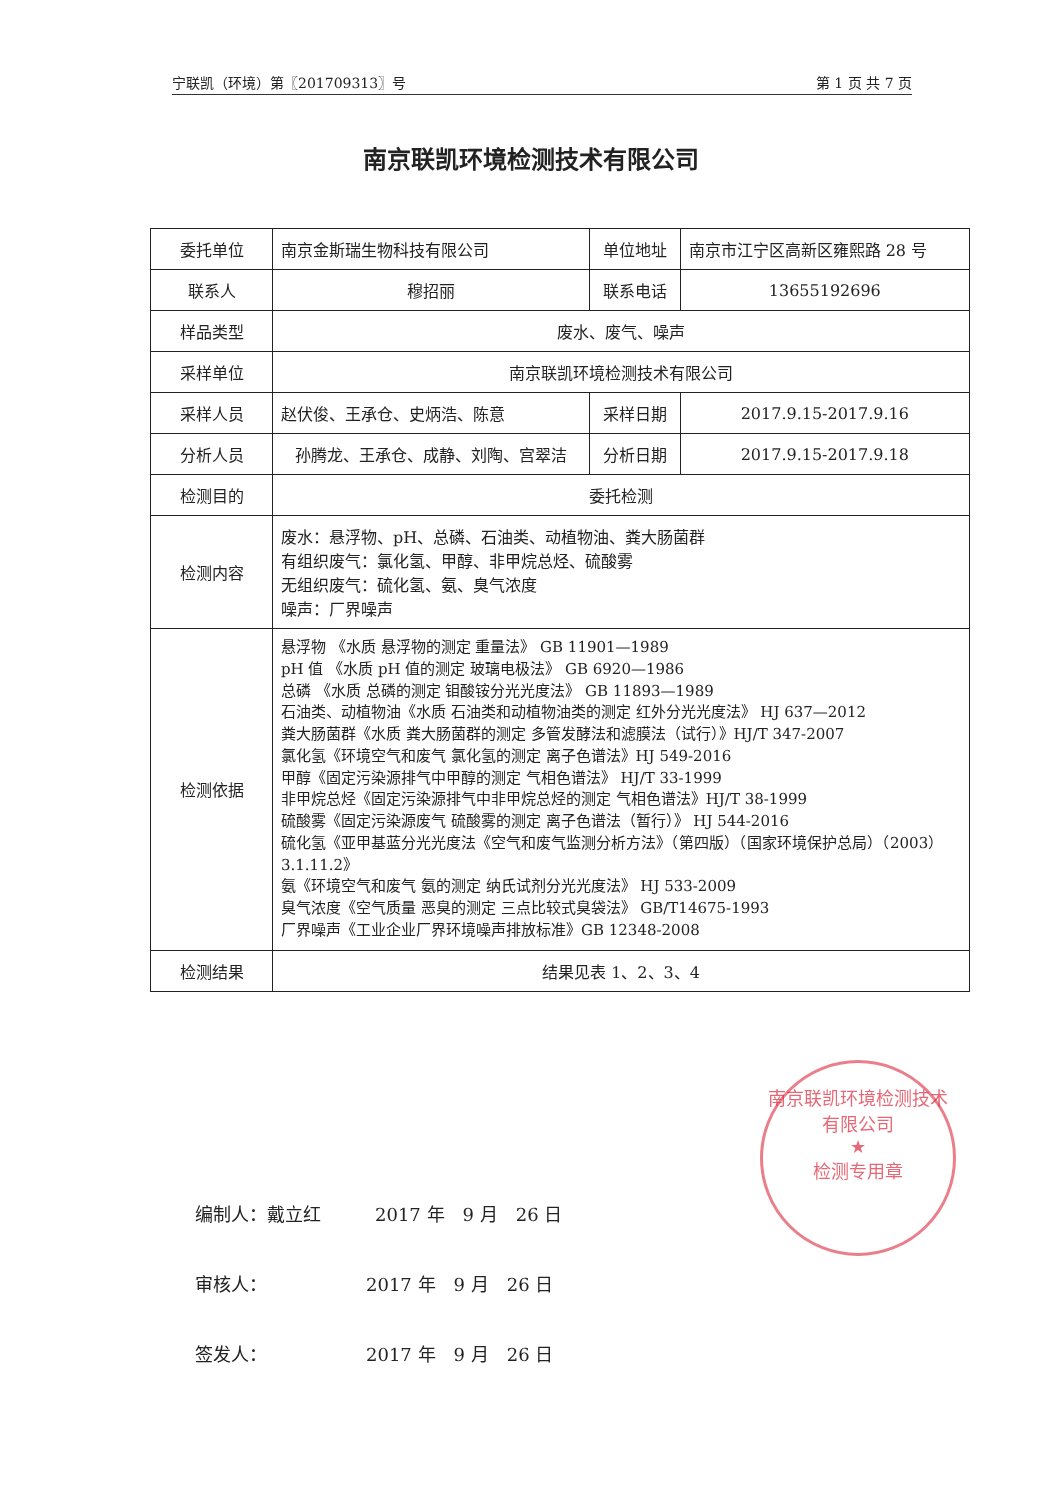宁联凯（环境）第〖201709313〗号 第 1 页 共 7 页
南京联凯环境检测技术有限公司
| 委托单位 | 南京金斯瑞生物科技有限公司 | 单位地址 | 南京市江宁区高新区雍熙路 28 号 |
| 联系人 | 穆招丽 | 联系电话 | 13655192696 |
| 样品类型 | 废水、废气、噪声 | | |
| 采样单位 | 南京联凯环境检测技术有限公司 | | |
| 采样人员 | 赵伏俊、王承仓、史炳浩、陈意 | 采样日期 | 2017.9.15-2017.9.16 |
| 分析人员 | 孙腾龙、王承仓、成静、刘陶、宫翠洁 | 分析日期 | 2017.9.15-2017.9.18 |
| 检测目的 | 委托检测 | | |
| 检测内容 | 废水：悬浮物、pH、总磷、石油类、动植物油、粪大肠菌群 有组织废气：氯化氢、甲醇、非甲烷总烃、硫酸雾 无组织废气：硫化氢、氨、臭气浓度 噪声：厂界噪声 | | |
| 检测依据 | 悬浮物 《水质 悬浮物的测定 重量法》 GB 11901—1989 pH 值 《水质 pH 值的测定 玻璃电极法》 GB 6920—1986 总磷 《水质 总磷的测定 钼酸铵分光光度法》 GB 11893—1989 石油类、动植物油《水质 石油类和动植物油类的测定 红外分光光度法》 HJ 637—2012 粪大肠菌群《水质 粪大肠菌群的测定 多管发酵法和滤膜法（试行）》HJ/T 347-2007 氯化氢《环境空气和废气 氯化氢的测定 离子色谱法》HJ 549-2016 甲醇《固定污染源排气中甲醇的测定 气相色谱法》 HJ/T 33-1999 非甲烷总烃《固定污染源排气中非甲烷总烃的测定 气相色谱法》HJ/T 38-1999 硫酸雾《固定污染源废气 硫酸雾的测定 离子色谱法（暂行）》 HJ 544-2016 硫化氢《亚甲基蓝分光光度法《空气和废气监测分析方法》（第四版）（国家环境保护总局）（2003）3.1.11.2》 氨《环境空气和废气 氨的测定 纳氏试剂分光光度法》 HJ 533-2009 臭气浓度《空气质量 恶臭的测定 三点比较式臭袋法》 GB/T14675-1993 厂界噪声《工业企业厂界环境噪声排放标准》GB 12348-2008 | | |
| 检测结果 | 结果见表 1、2、3、4 | | |
南京联凯环境检测技术有限公司
★
检测专用章
编制人：戴立红　　　2017 年　9 月　26 日
审核人：　　　　　　2017 年　9 月　26 日
签发人：　　　　　　2017 年　9 月　26 日